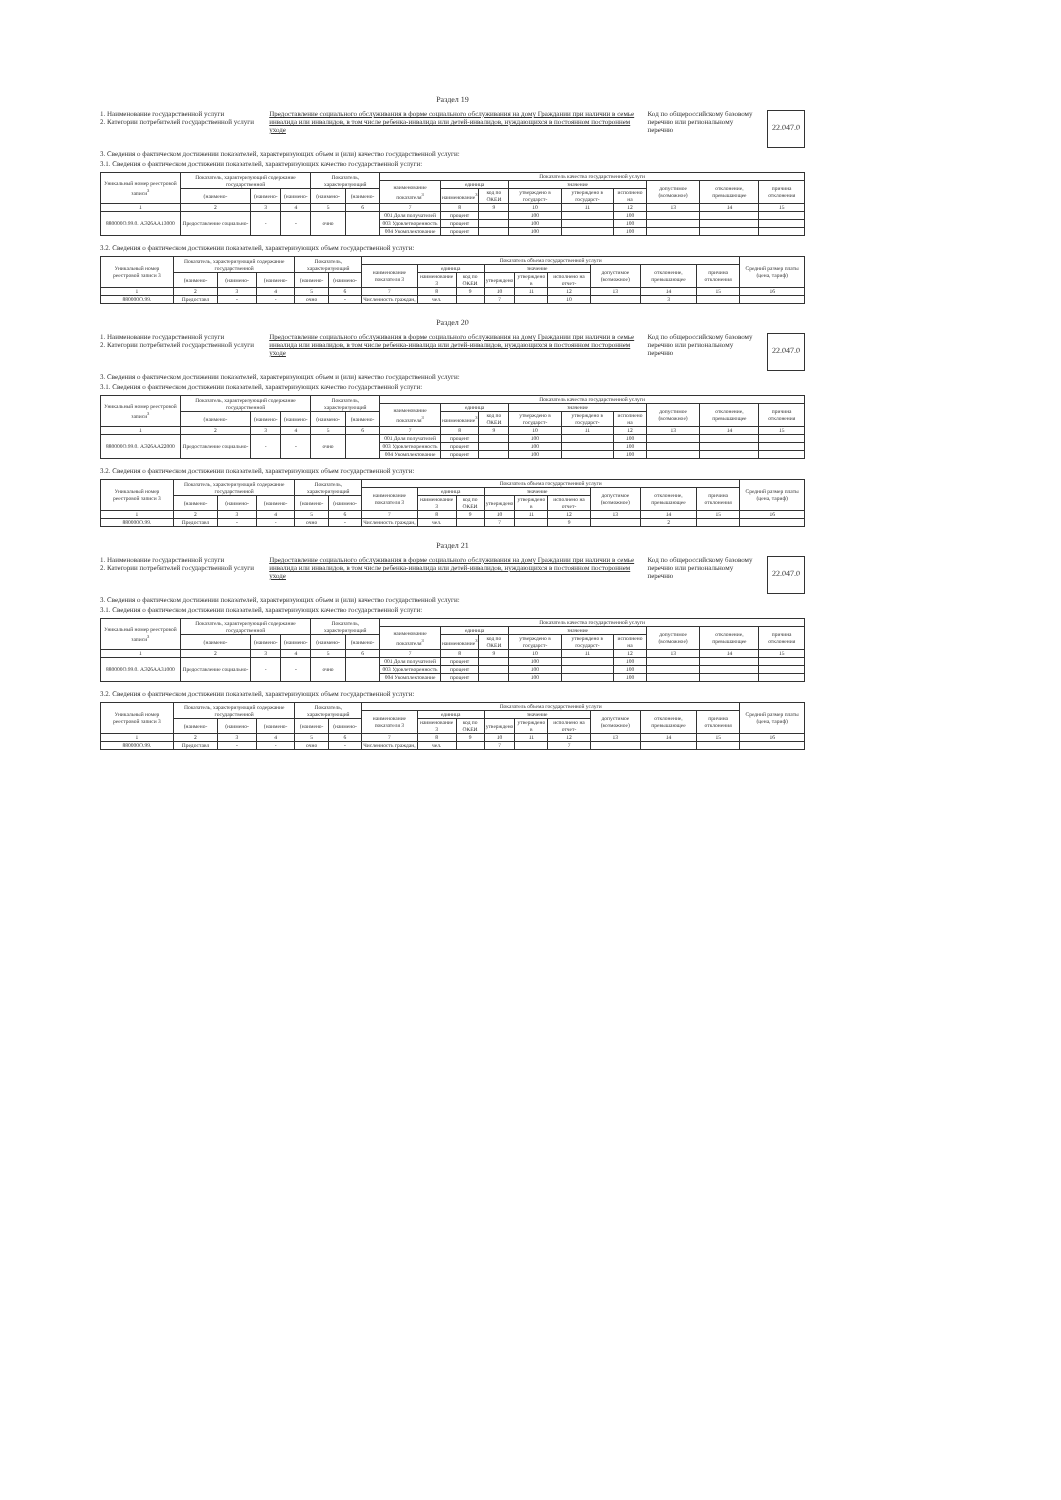Раздел 19
1. Наименование государственной услуги
2. Категории потребителей государственной услуги
Предоставление социального обслуживания в форме социального обслуживания на дому Граждании при наличии в семье инвалида или инвалидов, в том числе ребенка-инвалида или детей-инвалидов, нуждающихся в постоянном постороннем уходе
Код по общероссийскому базовому перечню или региональному перечню
22.047.0
3. Сведения о фактическом достижении показателей, характеризующих объем и (или) качество государственной услуги:
3.1. Сведения о фактическом достижении показателей, характеризующих качество государственной услуги:
| Уникальный номер реестровой записи<sup>3</sup> | Показатель, характеризующий содержание государственной | | | Показатель, характеризующий | | Показатель качества государственной услуги | | | | | | | | |
| --- | --- | --- | --- | --- | --- | --- | --- | --- | --- | --- | --- | --- | --- | --- |
| | | | | | | наименование показателя<sup>3</sup> | единица | | значение | | | допустимое (возможное) | отклонение, превышающее | причина отклонения |
| | (наимено- | (наимено- | (наимено- | (наимено- | (наимено- | | наименование<sup>3</sup> | код по ОКЕИ | утверждено в государст- | утверждено в государст- | исполнено на | | | |
| 1 | 2 | 3 | 4 | 5 | 6 | 7 | 8 | 9 | 10 | 11 | 12 | 13 | 14 | 15 |
| 880000О.99.0. АЭ26АА13000 | Предоставление социально- | - | - | очно | | 001 Доля получателей | процент | | 100 | | 100 | | | |
| | | | | | | 003 Удовлетворенность | процент | | 100 | | 100 | | | |
| | | | | | | 004 Укомплектование | процент | | 100 | | 100 | | | |
3.2. Сведения о фактическом достижении показателей, характеризующих объем государственной услуги:
| Уникальный номер реестровой записи 3 | Показатель, характеризующий содержание государственной | | | Показатель, характеризующий | | Показатель объема государственной услуги | | | | | | | | | Средний размер платы (цена, тариф) |
| --- | --- | --- | --- | --- | --- | --- | --- | --- | --- | --- | --- | --- | --- | --- | --- |
| | | | | | | наименование показателя 3 | единица | | значение | | | допустимое (возможное) | отклонение, превышающее | причина отклонения | |
| | (наимено- | (наимено- | (наимено- | (наимено- | (наимено- | | наименование 3 | код по ОКЕИ | утверждено | утверждено в | исполнено на отчет- | | | | |
| 1 | 2 | 3 | 4 | 5 | 6 | 7 | 8 | 9 | 10 | 11 | 12 | 13 | 14 | 15 | 16 |
| 880000О.99. | Предоставл | - | - | очно | - | Численность граждан, | чел. | | 7 | | 10 | | 3 | | |
Раздел 20
1. Наименование государственной услуги
2. Категории потребителей государственной услуги
Предоставление социального обслуживания в форме социального обслуживания на дому Граждании при наличии в семье инвалида или инвалидов, в том числе ребенка-инвалида или детей-инвалидов, нуждающихся в постоянном постороннем уходе
Код по общероссийскому базовому перечню или региональному перечню
22.047.0
3. Сведения о фактическом достижении показателей, характеризующих объем и (или) качество государственной услуги:
3.1. Сведения о фактическом достижении показателей, характеризующих качество государственной услуги:
| Уникальный номер реестровой записи<sup>3</sup> | Показатель, характеризующий содержание государственной | | | Показатель, характеризующий | | Показатель качества государственной услуги | | | | | | | | |
| --- | --- | --- | --- | --- | --- | --- | --- | --- | --- | --- | --- | --- | --- | --- |
| | | | | | | наименование показателя<sup>3</sup> | единица | | значение | | | допустимое (возможное) | отклонение, превышающее | причина отклонения |
| | (наимено- | (наимено- | (наимено- | (наимено- | (наимено- | | наименование<sup>3</sup> | код по ОКЕИ | утверждено в государст- | утверждено в государст- | исполнено на | | | |
| 1 | 2 | 3 | 4 | 5 | 6 | 7 | 8 | 9 | 10 | 11 | 12 | 13 | 14 | 15 |
| 880000О.99.0. АЭ26АА22000 | Предоставление социально- | - | - | очно | | 001 Доля получателей | процент | | 100 | | 100 | | | |
| | | | | | | 003 Удовлетворенность | процент | | 100 | | 100 | | | |
| | | | | | | 004 Укомплектование | процент | | 100 | | 100 | | | |
3.2. Сведения о фактическом достижении показателей, характеризующих объем государственной услуги:
| Уникальный номер реестровой записи 3 | Показатель, характеризующий содержание государственной | | | Показатель, характеризующий | | Показатель объема государственной услуги | | | | | | | | | Средний размер платы (цена, тариф) |
| --- | --- | --- | --- | --- | --- | --- | --- | --- | --- | --- | --- | --- | --- | --- | --- |
| | | | | | | наименование показателя 3 | единица | | значение | | | допустимое (возможное) | отклонение, превышающее | причина отклонения | |
| | (наимено- | (наимено- | (наимено- | (наимено- | (наимено- | | наименование 3 | код по ОКЕИ | утверждено | утверждено в | исполнено на отчет- | | | | |
| 1 | 2 | 3 | 4 | 5 | 6 | 7 | 8 | 9 | 10 | 11 | 12 | 13 | 14 | 15 | 16 |
| 880000О.99. | Предоставл | - | - | очно | - | Численность граждан, | чел. | | 7 | | 9 | | 2 | | |
Раздел 21
1. Наименование государственной услуги
2. Категории потребителей государственной услуги
Предоставление социального обслуживания в форме социального обслуживания на дому Граждании при наличии в семье инвалида или инвалидов, в том числе ребенка-инвалида или детей-инвалидов, нуждающихся в постоянном постороннем уходе
Код по общероссийскому базовому перечню или региональному перечню
22.047.0
3. Сведения о фактическом достижении показателей, характеризующих объем и (или) качество государственной услуги:
3.1. Сведения о фактическом достижении показателей, характеризующих качество государственной услуги:
| Уникальный номер реестровой записи<sup>3</sup> | Показатель, характеризующий содержание государственной | | | Показатель, характеризующий | | Показатель качества государственной услуги | | | | | | | | |
| --- | --- | --- | --- | --- | --- | --- | --- | --- | --- | --- | --- | --- | --- | --- |
| | | | | | | наименование показателя<sup>3</sup> | единица | | значение | | | допустимое (возможное) | отклонение, превышающее | причина отклонения |
| | (наимено- | (наимено- | (наимено- | (наимено- | (наимено- | | наименование<sup>3</sup> | код по ОКЕИ | утверждено в государст- | утверждено в государст- | исполнено на | | | |
| 1 | 2 | 3 | 4 | 5 | 6 | 7 | 8 | 9 | 10 | 11 | 12 | 13 | 14 | 15 |
| 880000О.99.0. АЭ26АА31000 | Предоставление социально- | - | - | очно | | 001 Доля получателей | процент | | 100 | | 100 | | | |
| | | | | | | 003 Удовлетворенность | процент | | 100 | | 100 | | | |
| | | | | | | 004 Укомплектование | процент | | 100 | | 100 | | | |
3.2. Сведения о фактическом достижении показателей, характеризующих объем государственной услуги:
| Уникальный номер реестровой записи 3 | Показатель, характеризующий содержание государственной | | | Показатель, характеризующий | | Показатель объема государственной услуги | | | | | | | | | Средний размер платы (цена, тариф) |
| --- | --- | --- | --- | --- | --- | --- | --- | --- | --- | --- | --- | --- | --- | --- | --- |
| | | | | | | наименование показателя 3 | единица | | значение | | | допустимое (возможное) | отклонение, превышающее | причина отклонения | |
| | (наимено- | (наимено- | (наимено- | (наимено- | (наимено- | | наименование 3 | код по ОКЕИ | утверждено | утверждено в | исполнено на отчет- | | | | |
| 1 | 2 | 3 | 4 | 5 | 6 | 7 | 8 | 9 | 10 | 11 | 12 | 13 | 14 | 15 | 16 |
| 880000О.99. | Предоставл | - | - | очно | - | Численность граждан, | чел. | | 7 | | 7 | | | | |